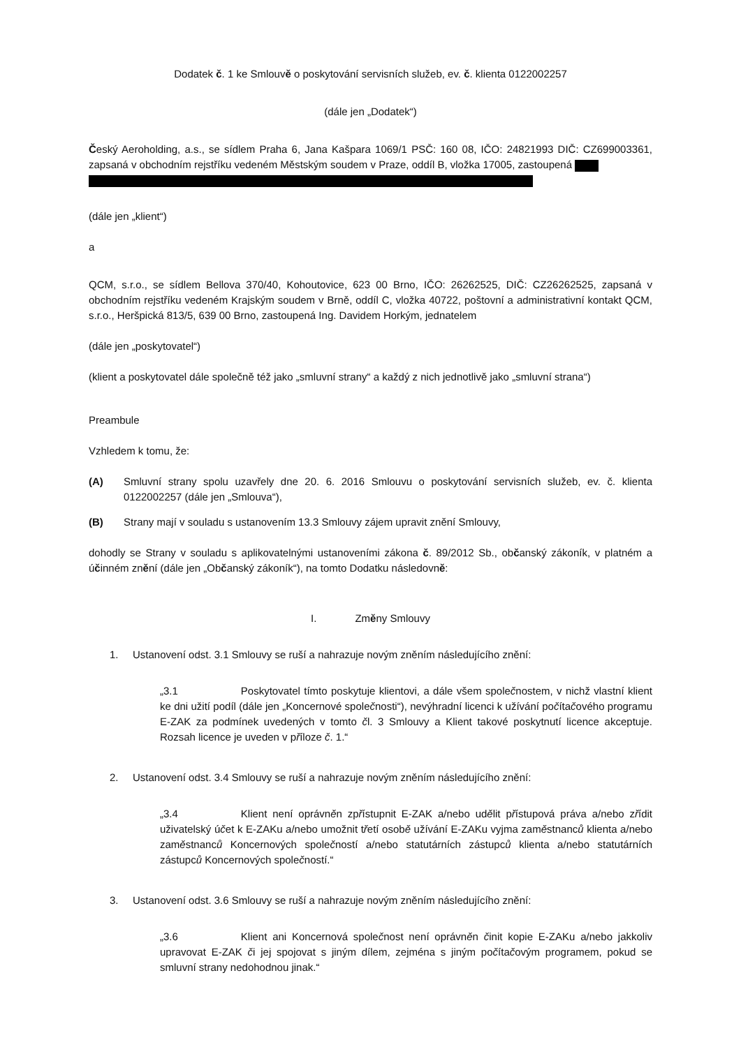Dodatek č. 1 ke Smlouvě o poskytování servisních služeb, ev. č. klienta 0122002257
(dále jen „Dodatek“)
Český Aeroholding, a.s., se sídlem Praha 6, Jana Kašpara 1069/1 PSČ: 160 08, IČO: 24821993 DIČ: CZ699003361, zapsaná v obchodním rejstříku vedeném Městským soudem v Praze, oddíl B, vložka 17005, zastoupená
(dále jen „klient“)
a
QCM, s.r.o., se sídlem Bellova 370/40, Kohoutovice, 623 00 Brno, IČO: 26262525, DIČ: CZ26262525, zapsaná v obchodním rejstříku vedeném Krajským soudem v Brně, oddíl C, vložka 40722, poštovní a administrativní kontakt QCM, s.r.o., Heršpická 813/5, 639 00 Brno, zastoupená Ing. Davidem Horkým, jednatelem
(dále jen „poskytovatel“)
(klient a poskytovatel dále společně též jako „smluvní strany“ a každý z nich jednotlivě jako „smluvní strana“)
Preambule
Vzhledem k tomu, že:
(A) Smluvní strany spolu uzavřely dne 20. 6. 2016 Smlouvu o poskytování servisních služeb, ev. č. klienta 0122002257 (dále jen „Smlouva“),
(B) Strany mají v souladu s ustanovením 13.3 Smlouvy zájem upravit znění Smlouvy,
dohodly se Strany v souladu s aplikovatelnými ustanoveními zákona č. 89/2012 Sb., občanský zákoník, v platném a účinném znění (dále jen „Občanský zákoník“), na tomto Dodatku následovně:
I. Změny Smlouvy
1. Ustanovení odst. 3.1 Smlouvy se ruší a nahrazuje novým zněním následujícího znění:
„3.1 Poskytovatel tímto poskytuje klientovi, a dále všem společnostem, v nichž vlastní klient ke dni užití podíl (dále jen „Koncernové společnosti“), nevýhradní licenci k užívání počítačového programu E-ZAK za podmínek uvedených v tomto čl. 3 Smlouvy a Klient takové poskytnutí licence akceptuje. Rozsah licence je uveden v příloze č. 1.“
2. Ustanovení odst. 3.4 Smlouvy se ruší a nahrazuje novým zněním následujícího znění:
„3.4 Klient není oprávněn zpřístupnit E-ZAK a/nebo udělit přístupová práva a/nebo zřídit uživatelský účet k E-ZAKu a/nebo umožnit třetí osobě užívání E-ZAKu vyjma zaměstnanců klienta a/nebo zaměstnanců Koncernových společností a/nebo statutárních zástupců klienta a/nebo statutárních zástupců Koncernových společností.“
3. Ustanovení odst. 3.6 Smlouvy se ruší a nahrazuje novým zněním následujícího znění:
„3.6 Klient ani Koncernová společnost není oprávněn činit kopie E-ZAKu a/nebo jakkoliv upravovat E-ZAK či jej spojovat s jiným dílem, zejména s jiným počítačovým programem, pokud se smluvní strany nedohodnou jinak.“